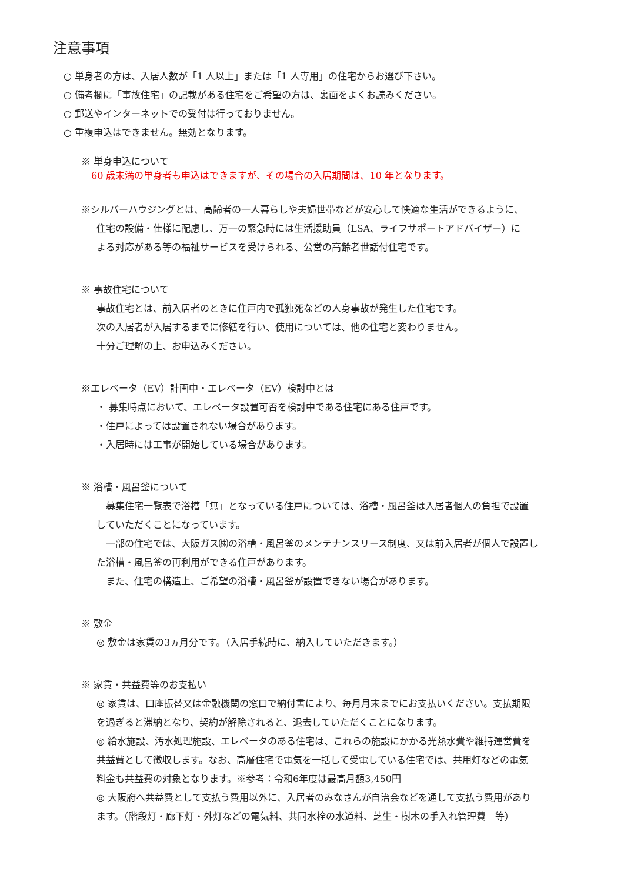注意事項
○ 単身者の方は、入居人数が「1 人以上」または「1 人専用」の住宅からお選び下さい。
○ 備考欄に「事故住宅」の記載がある住宅をご希望の方は、裏面をよくお読みください。
○ 郵送やインターネットでの受付は行っておりません。
○ 重複申込はできません。無効となります。
※ 単身申込について
60 歳未満の単身者も申込はできますが、その場合の入居期間は、10 年となります。
※シルバーハウジングとは、高齢者の一人暮らしや夫婦世帯などが安心して快適な生活ができるように、
住宅の設備・仕様に配慮し、万一の緊急時には生活援助員（LSA、ライフサポートアドバイザー）に
よる対応がある等の福祉サービスを受けられる、公営の高齢者世話付住宅です。
※ 事故住宅について
事故住宅とは、前入居者のときに住戸内で孤独死などの人身事故が発生した住宅です。
次の入居者が入居するまでに修繕を行い、使用については、他の住宅と変わりません。
十分ご理解の上、お申込みください。
※エレベータ（EV）計画中・エレベータ（EV）検討中とは
・ 募集時点において、エレベータ設置可否を検討中である住宅にある住戸です。
・住戸によっては設置されない場合があります。
・入居時には工事が開始している場合があります。
※ 浴槽・風呂釜について
　募集住宅一覧表で浴槽「無」となっている住戸については、浴槽・風呂釜は入居者個人の負担で設置
していただくことになっています。
　一部の住宅では、大阪ガス㈱の浴槽・風呂釜のメンテナンスリース制度、又は前入居者が個人で設置し
た浴槽・風呂釜の再利用ができる住戸があります。
　また、住宅の構造上、ご希望の浴槽・風呂釜が設置できない場合があります。
※ 敷金
◎ 敷金は家賃の3ヵ月分です。（入居手続時に、納入していただきます。）
※ 家賃・共益費等のお支払い
◎ 家賃は、口座振替又は金融機関の窓口で納付書により、毎月月末までにお支払いください。支払期限
を過ぎると滞納となり、契約が解除されると、退去していただくことになります。
◎ 給水施設、汚水処理施設、エレベータのある住宅は、これらの施設にかかる光熱水費や維持運営費を
共益費として徴収します。なお、高層住宅で電気を一括して受電している住宅では、共用灯などの電気
料金も共益費の対象となります。※参考：令和6年度は最高月額3,450円
◎ 大阪府へ共益費として支払う費用以外に、入居者のみなさんが自治会などを通して支払う費用があり
ます。（階段灯・廊下灯・外灯などの電気料、共同水栓の水道料、芝生・樹木の手入れ管理費　等）